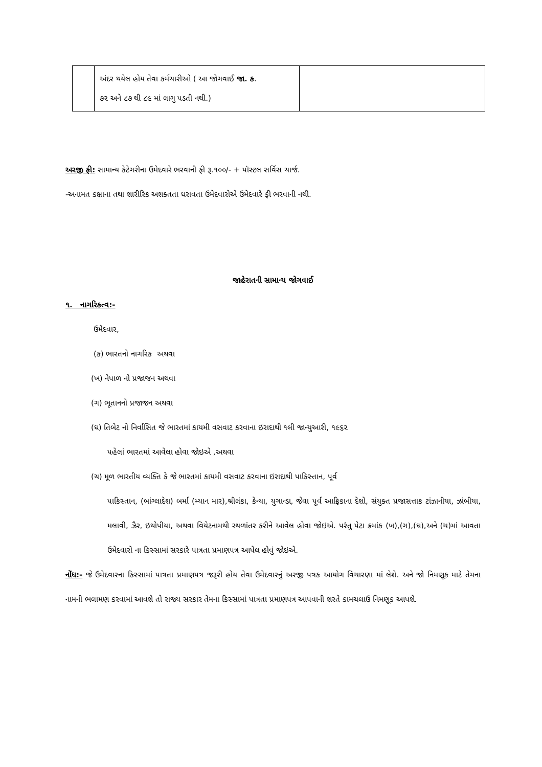| | અંદર થયેલ હોય તેવા કર્મચારીઓ ( આ જોગવાઈ જા. ક . ૭૨ અને ૮૭ થી ૮૯ માં લાગુ પડતી નથી.) | |
અરજી ફી: સામાન્ય કેટેગરીના ઉમેદવારે ભરવાની ફી રૂ.૧૦૦/- + પૉસ્ટલ સર્વિસ ચાર્જ.
-અનામત કક્ષાના તથા શારીરિક અશક્તતા ધરાવતા ઉમેદવારોએ ઉમેદવારે ફી ભરવાની નથી.
જાહેરાતની સામાન્ય જોગવાઈ
૧. નાગરિકત્વ:-
ઉમેદવાર,
(ક) ભારતનો નાગરિક અથવા
(ખ) નેપાળ નો પ્રજાજન અથવા
(ગ) ભૂતાનનો પ્રજાજન અથવા
(ઘ) તિબેટ નો નિર્વાસિત જે ભારતમાં કાયમી વસવાટ કરવાના ઇરાદાથી ૧લી જાન્યુઆરી, ૧૯૬૨
પહેલાં ભારતમાં આવેલા હોવા જોઇએ ,અથવા
(ચ) મૂળ ભારતીય વ્યક્તિ કે જે ભારતમાં કાયમી વસવાટ કરવાના ઇરાદાથી પાકિસ્તાન, પૂર્વ
પાકિસ્તાન, (બાંગ્લાદેશ) બર્મા (મ્યાન માર),શ્રીલંકા, કેન્યા, યુગાન્ડા, જેવા પૂર્વ આફ્રિકાના દેશો, સંયુક્ત પ્રજાસત્તાક ટાંઝાનીયા, ઝાંબીયા, મલાવી, ઝૈર, ઇથોપીયા, અથવા વિયેટનામથી સ્થળાંતર કરીને આવેલ હોવા જોઇએ. પરંતુ પેટા ક્રમાંક (ખ),(ગ),(ઘ),અને (ચ)માં આવતા ઉમેદવારો ના કિસ્સામાં સરકારે પાત્રતા પ્રમાણપત્ર આપેલ હોવું જોઇએ.
નોંધ:- જે ઉમેદવારના કિસ્સામાં પાત્રતા પ્રમાણપત્ર જરૂરી હોય તેવા ઉમેદવારનું અરજી પત્રક આયોગ વિચારણા માં લેશે. અને જો નિમણૂક માટે તેમના નામની ભલામણ કરવામાં આવશે તો રાજ્ય સરકાર તેમના કિસ્સામાં પાત્રતા પ્રમાણપત્ર આપવાની શરતે કામચલાઉ નિમણૂક આપશે.